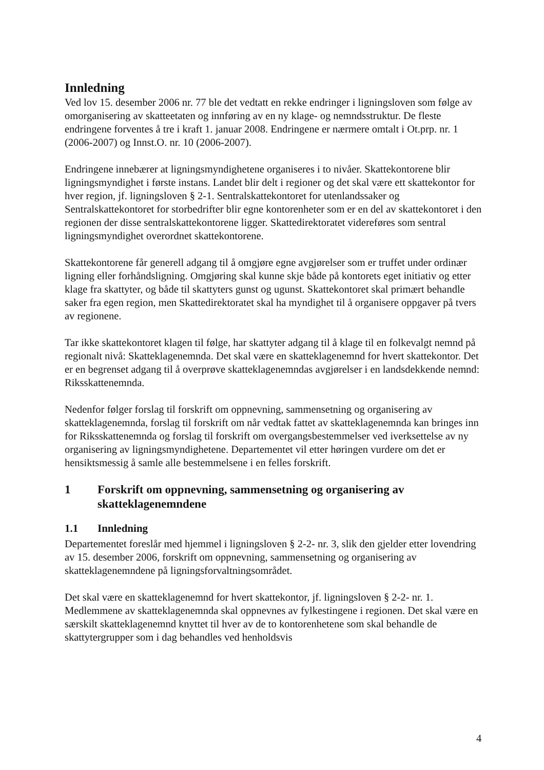Innledning
Ved lov 15. desember 2006 nr. 77 ble det vedtatt en rekke endringer i ligningsloven som følge av omorganisering av skatteetaten og innføring av en ny klage- og nemndsstruktur. De fleste endringene forventes å tre i kraft 1. januar 2008. Endringene er nærmere omtalt i Ot.prp. nr. 1 (2006-2007) og Innst.O. nr. 10 (2006-2007).
Endringene innebærer at ligningsmyndighetene organiseres i to nivåer. Skattekontorene blir ligningsmyndighet i første instans. Landet blir delt i regioner og det skal være ett skattekontor for hver region, jf. ligningsloven § 2-1. Sentralskattekontoret for utenlandssaker og Sentralskattekontoret for storbedrifter blir egne kontorenheter som er en del av skattekontoret i den regionen der disse sentralskattekontorene ligger. Skattedirektoratet videreføres som sentral ligningsmyndighet overordnet skattekontorene.
Skattekontorene får generell adgang til å omgjøre egne avgjørelser som er truffet under ordinær ligning eller forhåndsligning. Omgjøring skal kunne skje både på kontorets eget initiativ og etter klage fra skattyter, og både til skattyters gunst og ugunst. Skattekontoret skal primært behandle saker fra egen region, men Skattedirektoratet skal ha myndighet til å organisere oppgaver på tvers av regionene.
Tar ikke skattekontoret klagen til følge, har skattyter adgang til å klage til en folkevalgt nemnd på regionalt nivå: Skatteklagenemnda. Det skal være en skatteklagenemnd for hvert skattekontor. Det er en begrenset adgang til å overprøve skatteklagenemndas avgjørelser i en landsdekkende nemnd: Riksskattenemnda.
Nedenfor følger forslag til forskrift om oppnevning, sammensetning og organisering av skatteklagenemnda, forslag til forskrift om når vedtak fattet av skatteklagenemnda kan bringes inn for Riksskattenemnda og forslag til forskrift om overgangsbestemmelser ved iverksettelse av ny organisering av ligningsmyndighetene. Departementet vil etter høringen vurdere om det er hensiktsmessig å samle alle bestemmelsene i en felles forskrift.
1 Forskrift om oppnevning, sammensetning og organisering av skatteklagenemndene
1.1 Innledning
Departementet foreslår med hjemmel i ligningsloven § 2-2- nr. 3, slik den gjelder etter lovendring av 15. desember 2006, forskrift om oppnevning, sammensetning og organisering av skatteklagenemndene på ligningsforvaltningsområdet.
Det skal være en skatteklagenemnd for hvert skattekontor, jf. ligningsloven § 2-2- nr. 1. Medlemmene av skatteklagenemnda skal oppnevnes av fylkestingene i regionen. Det skal være en særskilt skatteklagenemnd knyttet til hver av de to kontorenhetene som skal behandle de skattytergrupper som i dag behandles ved henholdsvis
4